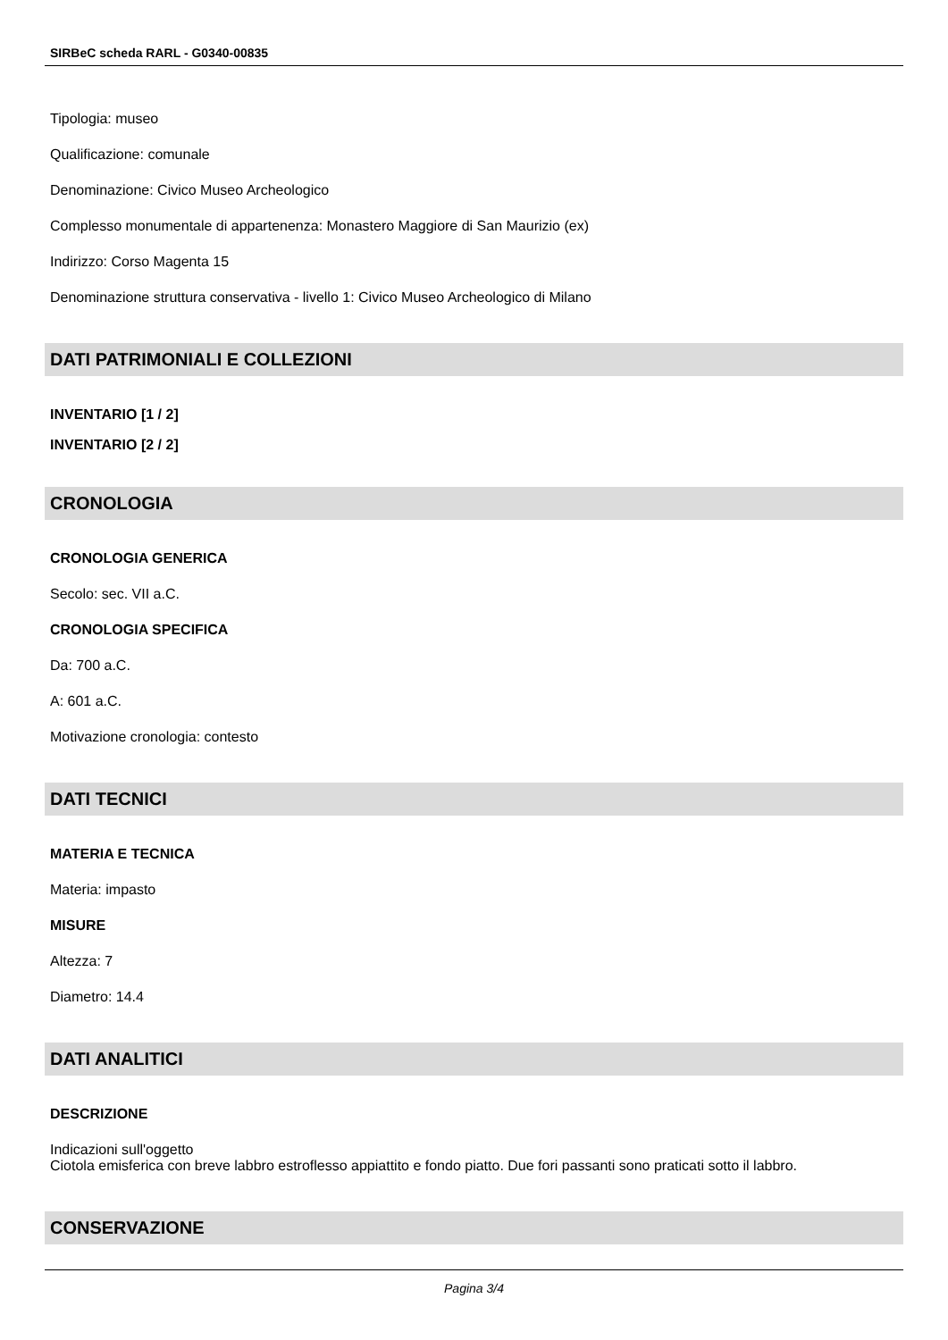SIRBeC scheda RARL - G0340-00835
Tipologia: museo
Qualificazione: comunale
Denominazione: Civico Museo Archeologico
Complesso monumentale di appartenenza: Monastero Maggiore di San Maurizio (ex)
Indirizzo: Corso Magenta 15
Denominazione struttura conservativa - livello 1: Civico Museo Archeologico di Milano
DATI PATRIMONIALI E COLLEZIONI
INVENTARIO [1 / 2]
INVENTARIO [2 / 2]
CRONOLOGIA
CRONOLOGIA GENERICA
Secolo: sec. VII a.C.
CRONOLOGIA SPECIFICA
Da: 700 a.C.
A: 601 a.C.
Motivazione cronologia: contesto
DATI TECNICI
MATERIA E TECNICA
Materia: impasto
MISURE
Altezza: 7
Diametro: 14.4
DATI ANALITICI
DESCRIZIONE
Indicazioni sull'oggetto
Ciotola emisferica con breve labbro estroflesso appiattito e fondo piatto. Due fori passanti sono praticati sotto il labbro.
CONSERVAZIONE
Pagina 3/4